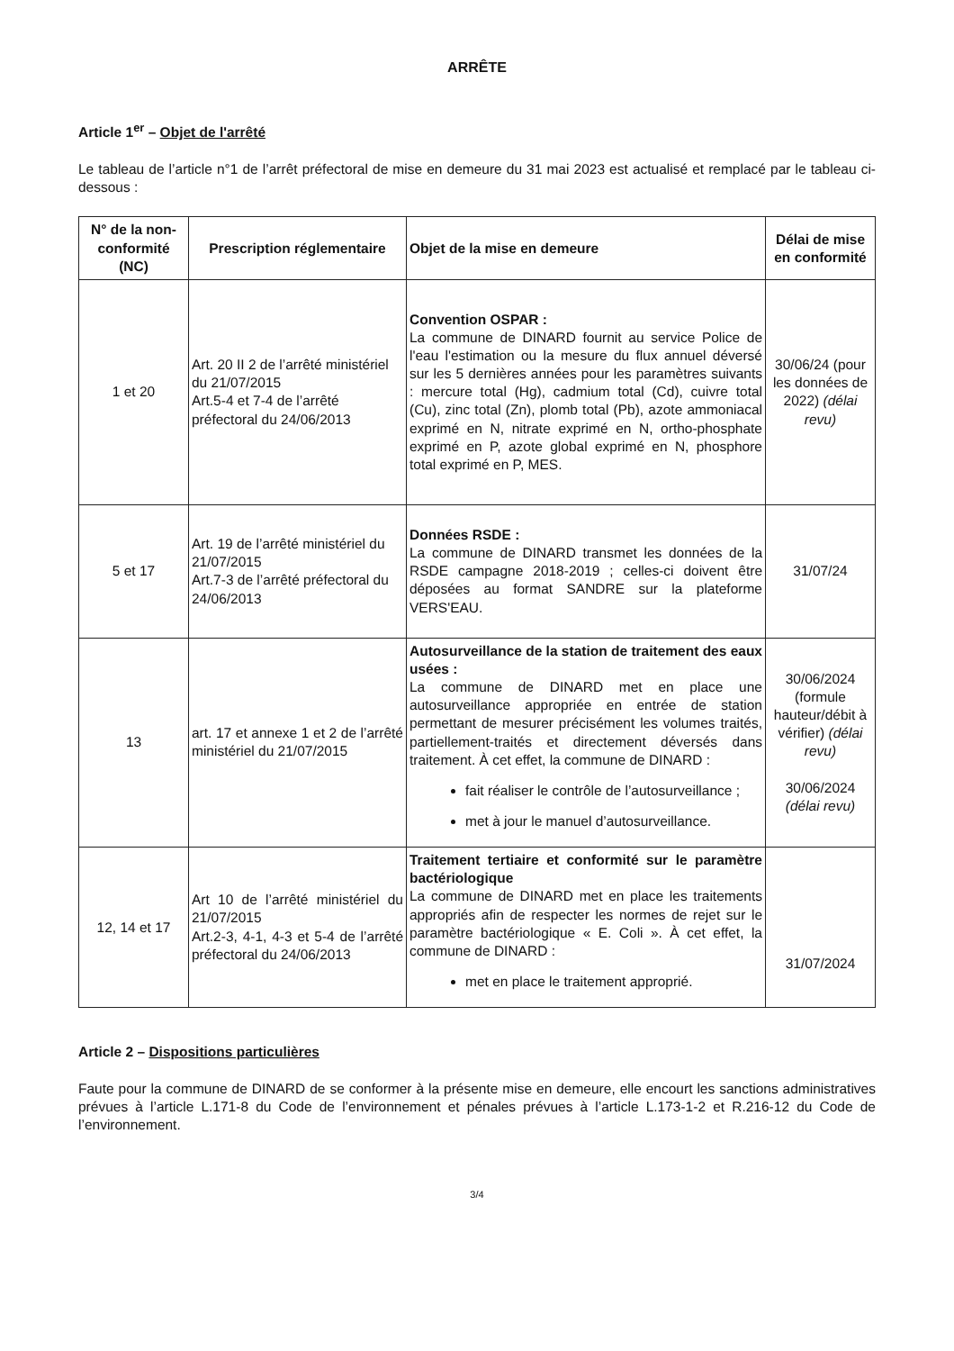ARRÊTE
Article 1<sup>er</sup> – Objet de l'arrêté
Le tableau de l’article n°1 de l’arrêt préfectoral de mise en demeure du 31 mai 2023 est actualisé et remplacé par le tableau ci-dessous :
| N° de la non-conformité (NC) | Prescription réglementaire | Objet de la mise en demeure | Délai de mise en conformité |
| --- | --- | --- | --- |
| 1 et 20 | Art. 20 II 2 de l’arrêté ministériel du 21/07/2015 Art.5-4 et 7-4 de l’arrêté préfectoral du 24/06/2013 | Convention OSPAR : La commune de DINARD fournit au service Police de l'eau l'estimation ou la mesure du flux annuel déversé sur les 5 dernières années pour les paramètres suivants : mercure total (Hg), cadmium total (Cd), cuivre total (Cu), zinc total (Zn), plomb total (Pb), azote ammoniacal exprimé en N, nitrate exprimé en N, ortho-phosphate exprimé en P, azote global exprimé en N, phosphore total exprimé en P, MES. | 30/06/24 (pour les données de 2022) (délai revu) |
| 5 et 17 | Art. 19 de l’arrêté ministériel du 21/07/2015 Art.7-3 de l’arrêté préfectoral du 24/06/2013 | Données RSDE : La commune de DINARD transmet les données de la RSDE campagne 2018-2019 ; celles-ci doivent être déposées au format SANDRE sur la plateforme VERS'EAU. | 31/07/24 |
| 13 | art. 17 et annexe 1 et 2 de l’arrêté ministériel du 21/07/2015 | Autosurveillance de la station de traitement des eaux usées : La commune de DINARD met en place une autosurveillance appropriée en entrée de station permettant de mesurer précisément les volumes traités, partiellement-traités et directement déversés dans traitement. À cet effet, la commune de DINARD : fait réaliser le contrôle de l’autosurveillance ; met à jour le manuel d’autosurveillance. | 30/06/2024 (formule hauteur/débit à vérifier) (délai revu) 30/06/2024 (délai revu) |
| 12, 14 et 17 | Art 10 de l’arrêté ministériel du 21/07/2015 Art.2-3, 4-1, 4-3 et 5-4 de l’arrêté préfectoral du 24/06/2013 | Traitement tertiaire et conformité sur le paramètre bactériologique La commune de DINARD met en place les traitements appropriés afin de respecter les normes de rejet sur le paramètre bactériologique « E. Coli ». À cet effet, la commune de DINARD : met en place le traitement approprié. | 31/07/2024 |
Article 2 – Dispositions particulières
Faute pour la commune de DINARD de se conformer à la présente mise en demeure, elle encourt les sanctions administratives prévues à l’article L.171-8 du Code de l’environnement et pénales prévues à l’article L.173-1-2 et R.216-12 du Code de l’environnement.
3/4